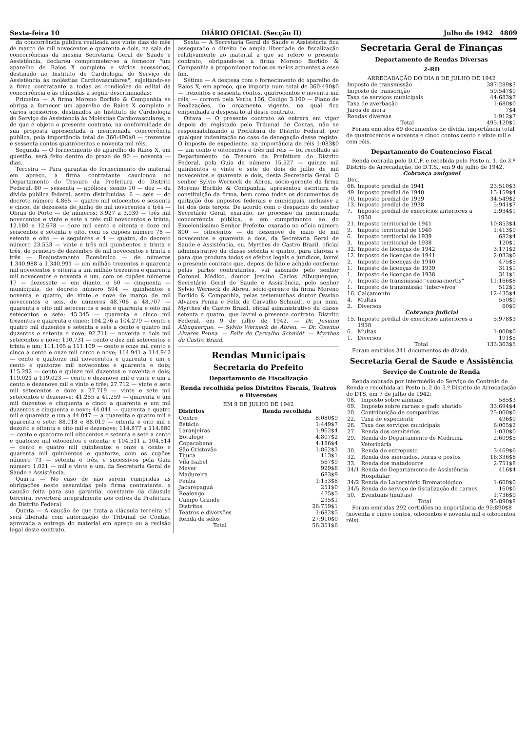Sexta-feira 10 DIÁRIO OFICIAL (Secção II) Julho de 1942 4809
da concorrência pública realizada aos vinte dias do mês de março de mil novecentos e quarenta e dois, na sala de concorrências da mesma Secretaria Geral de Saude e Assistência, declarou comprometer-se a fornecer "um aparelho de Raios X completo e vários acessórios, destinado ao Instituto de Cardiologia do Serviço de Assistência às moléstias Cardiovasculares", sujeitando-se a firma contratante a todas as condições do edital da concorrência e às cláusulas a seguir descriminadas:
Primeira — A firma Moreno Borlido & Companhia se obriga a fornecer um aparelho de Raios X completo e vários acessórios, destinados ao Instituto de Cardiologia do Serviço de Assistência às Moléstias Cardiovasculares, e de que é objeto o presente contrato, na conformidade de sua proposta apresentada à mencionada concorrência pública, pela importância total de 360:490$0 — trezentos e sessenta contos quatrocentos e noventa mil réis.
Segunda — O fornecimento do aparelho de Raios X, em questão, será feito dentro do prazo de 90 — noventa — dias.
Terceira — Para garantia do fornecimento do material em apreço, a firma contratante caucionou no Departamento do Tesouro da Prefeitura do Distrito Federal, 60 — sessenta — apólices, sendo 10 — dez — da dívida pública federal, assim distribuidas: 6 — seis — do decreto número 4.865 — quatro mil oitocentos e sessenta e cinco, de dezesseis de junho de mil novecentos e três — Obras do Porto — de números: 3.927 a 3.930 — três mil novecentos e vinte e sete a três mil novecentos e trinta; 12.180 e 12.678 — doze mil cento e oitenta e doze mil seiscentos e setenta e oito, com os cupões número 78 — setenta e oito — e seguintes e 4 — quatro, do decreto número 23.533 — vinte e três mil quinhentos e trinta e três, de primeiro de dezembro de mil novecentos e trinta e três — Reajustamento Econômico — de números 1.340.988 a 1.340.991 — um milhão trezentos e quarenta mil novecentos e oitenta a um milhão trezentos e quarenta mil novecentos e noventa e um, com os cupões números 17 — dezessete — em diante, e 50 — cinquenta — municipais, do decreto número 594 — quinhentos e noventa e quatro, de vinte e nove de março de mil novecentos e seis, de números 48.706 a 48.707 — quarenta e oito mil setecentos e seis e quarenta e oito mil setecentos e sete; 45.345 — quarenta e cinco mil trezentos e quarenta e cinco; 104.276 a 104.279 — cento e quatro mil duzentos e setenta e seis a cento e quatro mil duzentos e setenta e nove; 92.711 — noventa e dois mil setecentos e nove; 110.731 — cento e dez mil setecentos e trinta e um; 111.105 a 111.109 — cento e onze mil cento e cinco a cento e onze mil cento e nove; 114.941 a 114.942 — cento e quatorze mil novecentos e quarenta e um e cento e quatorze mil novecentos e quarenta e dois; 115.292 — cento e quinze mil duzentos e noventa e dois; 119.021 a 119.023 — cento e dezenove mil e vinte e um a cento e dezenove mil e vinte e três; 27.712 — vinte e sete mil setecentos e doze a 27.719 — vinte e sete mil setecentos e dezenove; 41.255 a 41.259 — quarenta e um mil duzentos e cinquenta e cinco a quarenta e um mil duzentos e cinquenta e nove; 44.041 — quarenta e quatro mil e quarenta e um a 44.047 — a quarenta e quatro mil e quarenta e sete; 88.018 e 88.019 — oitenta e oito mil e dezoito e oitenta e oito mil e dezenove; 114.877 a 114.880 — cento e quatorze mil oitocentos e setenta e sete a cento e quatorze mil oitocentos e oitenta; e 104.511 a 104.514 — cento e quatro mil quinhentos e onze a cento e quarenta mil quinhentos e quatorze, com os cupões número 73 — setenta e três, e sucessivos pela Guia número 1.021 — mil e vinte e um, da Secretaria Geral de Saude e Assistência.
Quarta — No caso de não serem cumpridas as obrigações neste assumidas pela firma contratante, a caução feita para sua garantia, constante da cláusula terceira, reverterá integralmente aos cofres da Prefeitura do Distrito Federal.
Quinta — A caução de que trata a cláusula terceira só será liberada com autorização do Tribunal de Contas, aprovada a entrega do material em apreço ou a recisão legal deste contrato.
Sexta — À Secretaria Geral de Saude e Assistência fica assegurado o direito de ampla liberdade de fiscalização relativamente ao material a que se refere o presente contrato, obrigando-se a firma Moreno Borlido & Companhia a proporcionar todos os meios atinentes a esse fim.
Sétima — A despesa com o fornecimento do aparelho de Raios X, em apreço, que importa num total de 360:490$0 — trezentos e sessenta contos, quatrocentos e noventa mil réis, — correrá pela Verba 106, Código 3.100 — Plano de Realizações, do orçamento vigente, na qual fica empenhada a despesa total deste contrato.
Oitava — O presente contrato só entrará em vigor depois de registado pelo Tribunal de Contas, não se responsabilizando a Prefeitura do Distrito Federal, por qualquer indenização no caso de denegação desse registo. O imposto de expediente, na importância de réis 1:083$0 — um conto e oitocentos e três mil réis — foi recolhido ao Departamento do Tesouro da Prefeitura do Distrito Federal, pela Guia de número 15.527 — quinze mil quinhentos e vinte e sete de dois de julho de mil novecentos e quarenta e dois, desta Secretaria Geral. O senhor Sylvio Werneck de Abreu, sócio-gerente da firma Moreno Borlido & Companhia, apresentou escritura de constituição da firma, bem como todos os documentos da quitação dos impostos federais e municipais, inclusive a lei dos dois terços. De acordo com o despacho do senhor Secretário Geral, exarado, no processo da mencionada concorrência pública, e em cumprimento ao do Excelentíssimo Senhor Prefeito, exarado no ofício número 800 — oitocentos — de dezenove de maio de mil novecentos e quarenta e dois, da Secretaria Geral de Saude e Assistência, eu, Myrthes de Castro Brazil, oficial administrativo da classe setenta e quatro, para clareza e para que produza todos os efeitos legais e jurídicos, lavrei o presente contrato que, depois de lido e achado conforme pelas partes contratantes, vai asisnado pelo senhor Coronel Médico, doutor Jesuino Carlos Albuquerque, Secretário Geral de Saude e Assistência, pelo senhor Sylvio Werneck de Abreu, sócio-gerente da firma Moreno Borlido & Companhia, pelas testemunhas doutor Oswino Alvares Penna e Felix de Carvalho Schmidt, e por mim, Myrthes de Castro Brazil, oficial administrativo da classe setenta e quatro, que lavrei o presente contrato. Distrito Federal, em 9 de julho de 1942. — Dr. Jesuino Albuquerque. — Sylvio Werneck de Abreu. — Dr. Oswino Alvares Penna. — Felix de Carvalho Schmidt. — Myrthes de Castro Brazil.
Rendas Municipais
Secretaria do Prefeito
Departamento de Fiscalização
Renda recolhida pelos Distritos Fiscais, Teatros e Diversões
EM 9 DE JULHO DE 1942
| Distritos | Renda recolhida |
| --- | --- |
| Centro | 8:080$9 |
| Estácio | 1:449$7 |
| Laranjeiras | 1:962$4 |
| Botafogo | 4:807$2 |
| Copacabana | 4:186$4 |
| São Cristovão | 1:862$3 |
| Tijuca | 113$1 |
| Vila Isabel | 567$9 |
| Meyer | 929$6 |
| Madureira | 683$9 |
| Penha | 1:153$8 |
| Jacarepaguá | 251$0 |
| Realengo | 475$5 |
| Campo Grande | 235$1 |
| Distritos | 26:759$1 |
| Teatros e diversões | 1:682$5 |
| Renda de selos | 27:910$0 |
| Total | 56:351$6 |
Secretaria Geral de Finanças
Departamento de Rendas Diversas
2-RD
| ARRECADAÇÃO DO DIA 8 DE JULHO DE 1942 | |
| Imposto de transmissão | 387:289$3 |
| Imposto de transcrição | 59:547$0 |
| Taxa de serviços municipais | 44:683$7 |
| Taxa de averbação | 1:680$0 |
| Juros de mora | 7$4 |
| Rendas diversas | 1:912$7 |
| Total | 495:120$1 |
Foram emitidos 69 documentos de dívida, importância total de quatrocentos e noventa e cinco contos cento e vinte mil e cem réis.
Departamento do Contencioso Fiscal
Renda cobrada pelo D.C.F. e recebida pelo Posto n. 1, do 3.º Distrito de Arrecadação, do D.T.S., em 9 de julho de 1942.
Cobrança amigavel
| Doc. | | |
| 66. | Imposto predial de 1941 | 23:510$3 |
| 49. | Imposto predial de 1940 | 15:159$4 |
| 70. | Imposto predial de 1939 | 34:549$2 |
| 13. | Imposto predial de 1938 | 5:941$7 |
| 7. | Imposto predial de exercícios anteriores a 1938 | 2:934$1 |
| 21. | Imposto territorial de 1941 | 10:853$4 |
| 9. | Imposto territorial de 1940 | 1:413$9 |
| 6. | Imposto territorial de 1939 | 682$4 |
| 3. | Imposto territorial de 1938 | 120$1 |
| 32. | Imposto de licenças de 1942 | 3:171$2 |
| 12. | Imposto de licenças de 1941 | 2:033$0 |
| 2. | Imposto de licenças de 1940 | 475$5 |
| 1. | Imposto de licenças de 1939 | 311$1 |
| 1. | Imposto de licenças de 1938 | 311$1 |
| 7. | Imposto de transmissão "causa-mortis" | 11:166$8 |
| 1. | Imposto de transmissão "inter-vivos" | 512$1 |
| 16. | Calçamento | 12:435$4 |
| 4. | Multas | 550$0 |
| 2. | Diversos | 60$0 |
| Cobrança judicial | | |
| 15. | Imposto predial de exercícios anteriores a 1938 | 5:978$3 |
| 6. | Multas | 1:000$0 |
| 1. | Diversos | 191$5 |
| | Total | 133:363$5 |
Foram emitidos 341 documentos de dívida.
Secretaria Geral de Saude e Assistência
Serviço de Controle de Renda
Renda cobrada por intermédio do Serviço de Controle de Renda e recolhida ao Posto n. 2 do 5.º Distrito de Arrecadação do DTS, em 7 de julho de 1942:
| 08. | Imposto sobre animais | 585$3 |
| 09. | Imposto sobre carnes e gado abatido | 33:694$4 |
| 20. | Contribuição de companhias | 25:000$0 |
| 22. | Taxa de expediente | 496$0 |
| 26. | Taxa dos serviços municipais | 6:005$2 |
| 27. | Renda dos cemitérios | 1:030$0 |
| 29. | Renda do Departamento de Medicina Veterinária | 2:609$5 |
| 30. | Renda do entreposto | 3:469$6 |
| 32. | Renda dos mercados, feiras e postos | 16:336$6 |
| 33. | Renda dos matadouros | 2:751$8 |
| 34/1 | Renda do Departamento de Assistência Hospitalar | 416$4 |
| 34/2 | Renda do Laboratório Bromatológico | 1:600$0 |
| 34/5 | Renda do serviço de fiscalização de carnes | 160$0 |
| 50. | Eventuais (multas) | 1:736$0 |
| | Total | 95:890$8 |
Foram emitidas 292 certidões na importância de 95:890$8 (noventa e cinco contos, oitocentos e noventa mil e oitocentos réis).